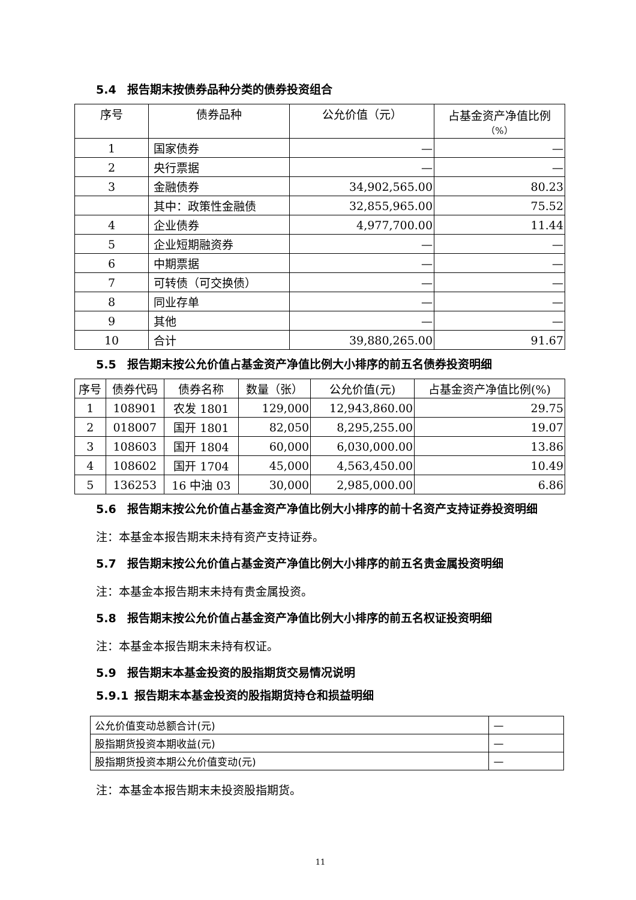5.4 报告期末按债券品种分类的债券投资组合
| 序号 | 债券品种 | 公允价值（元） | 占基金资产净值比例 （%） |
| --- | --- | --- | --- |
| 1 | 国家债券 | — | — |
| 2 | 央行票据 | — | — |
| 3 | 金融债券 | 34,902,565.00 | 80.23 |
| | 其中：政策性金融债 | 32,855,965.00 | 75.52 |
| 4 | 企业债券 | 4,977,700.00 | 11.44 |
| 5 | 企业短期融资券 | — | — |
| 6 | 中期票据 | — | — |
| 7 | 可转债（可交换债） | — | — |
| 8 | 同业存单 | — | — |
| 9 | 其他 | — | — |
| 10 | 合计 | 39,880,265.00 | 91.67 |
5.5 报告期末按公允价值占基金资产净值比例大小排序的前五名债券投资明细
| 序号 | 债券代码 | 债券名称 | 数量（张） | 公允价值(元) | 占基金资产净值比例(%) |
| --- | --- | --- | --- | --- | --- |
| 1 | 108901 | 农发 1801 | 129,000 | 12,943,860.00 | 29.75 |
| 2 | 018007 | 国开 1801 | 82,050 | 8,295,255.00 | 19.07 |
| 3 | 108603 | 国开 1804 | 60,000 | 6,030,000.00 | 13.86 |
| 4 | 108602 | 国开 1704 | 45,000 | 4,563,450.00 | 10.49 |
| 5 | 136253 | 16 中油 03 | 30,000 | 2,985,000.00 | 6.86 |
5.6 报告期末按公允价值占基金资产净值比例大小排序的前十名资产支持证券投资明细
注：本基金本报告期末未持有资产支持证券。
5.7 报告期末按公允价值占基金资产净值比例大小排序的前五名贵金属投资明细
注：本基金本报告期末未持有贵金属投资。
5.8 报告期末按公允价值占基金资产净值比例大小排序的前五名权证投资明细
注：本基金本报告期末未持有权证。
5.9 报告期末本基金投资的股指期货交易情况说明
5.9.1 报告期末本基金投资的股指期货持仓和损益明细
| 公允价值变动总额合计(元) | — |
| 股指期货投资本期收益(元) | — |
| 股指期货投资本期公允价值变动(元) | — |
注：本基金本报告期末未投资股指期货。
11